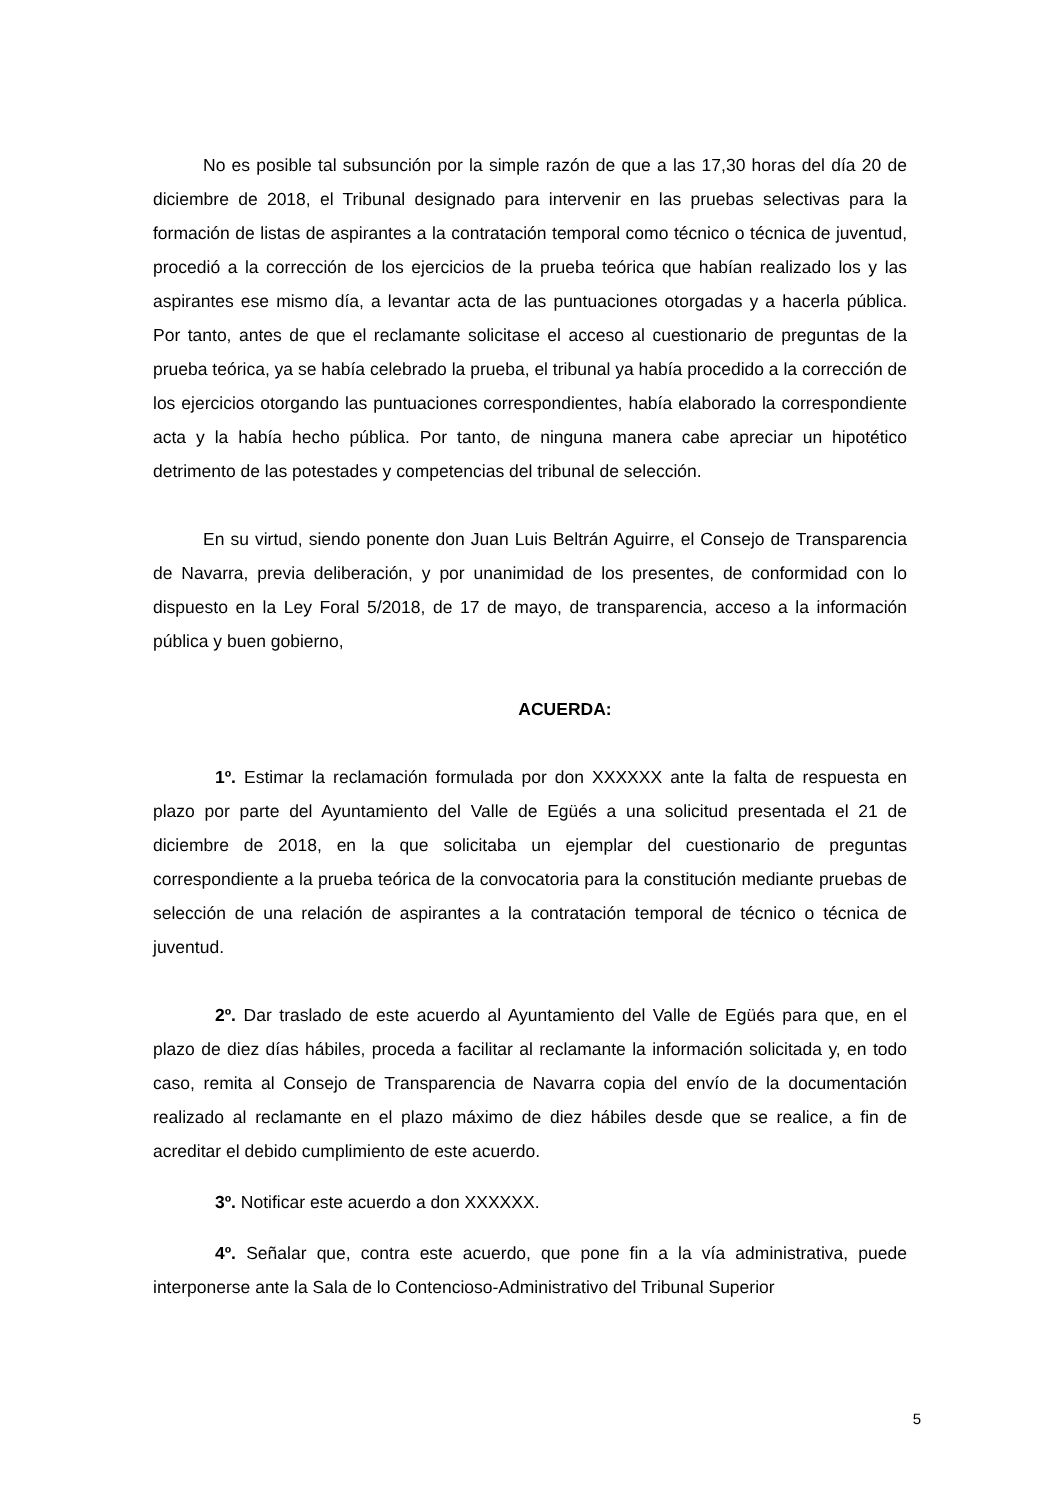No es posible tal subsunción por la simple razón de que a las 17,30 horas del día 20 de diciembre de 2018, el Tribunal designado para intervenir en las pruebas selectivas para la formación de listas de aspirantes a la contratación temporal como técnico o técnica de juventud, procedió a la corrección de los ejercicios de la prueba teórica que habían realizado los y las aspirantes ese mismo día, a levantar acta de las puntuaciones otorgadas y a hacerla pública. Por tanto, antes de que el reclamante solicitase el acceso al cuestionario de preguntas de la prueba teórica, ya se había celebrado la prueba, el tribunal ya había procedido a la corrección de los ejercicios otorgando las puntuaciones correspondientes, había elaborado la correspondiente acta y la había hecho pública. Por tanto, de ninguna manera cabe apreciar un hipotético detrimento de las potestades y competencias del tribunal de selección.
En su virtud, siendo ponente don Juan Luis Beltrán Aguirre, el Consejo de Transparencia de Navarra, previa deliberación, y por unanimidad de los presentes, de conformidad con lo dispuesto en la Ley Foral 5/2018, de 17 de mayo, de transparencia, acceso a la información pública y buen gobierno,
ACUERDA:
1º. Estimar la reclamación formulada por don XXXXXX ante la falta de respuesta en plazo por parte del Ayuntamiento del Valle de Egüés a una solicitud presentada el 21 de diciembre de 2018, en la que solicitaba un ejemplar del cuestionario de preguntas correspondiente a la prueba teórica de la convocatoria para la constitución mediante pruebas de selección de una relación de aspirantes a la contratación temporal de técnico o técnica de juventud.
2º. Dar traslado de este acuerdo al Ayuntamiento del Valle de Egüés para que, en el plazo de diez días hábiles, proceda a facilitar al reclamante la información solicitada y, en todo caso, remita al Consejo de Transparencia de Navarra copia del envío de la documentación realizado al reclamante en el plazo máximo de diez hábiles desde que se realice, a fin de acreditar el debido cumplimiento de este acuerdo.
3º. Notificar este acuerdo a don XXXXXX.
4º. Señalar que, contra este acuerdo, que pone fin a la vía administrativa, puede interponerse ante la Sala de lo Contencioso-Administrativo del Tribunal Superior
5